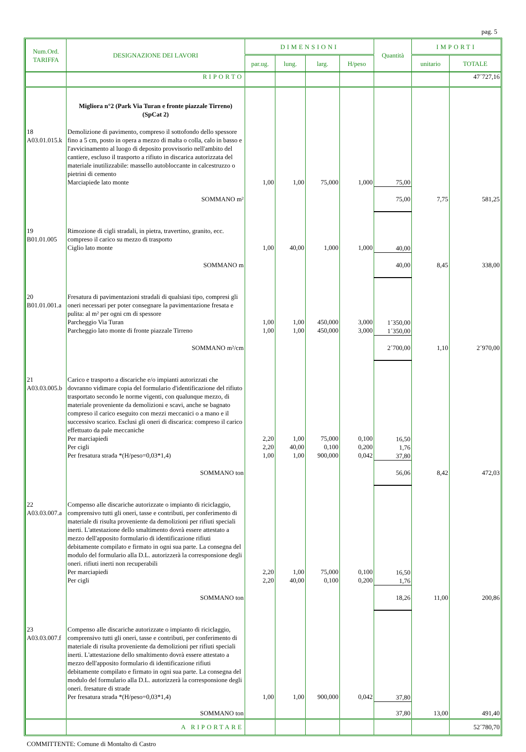pag. 5
| Num.Ord. TARIFFA | DESIGNAZIONE DEI LAVORI | DIMENSIONI | | | | Quantità | IMPORTI | |
| --- | --- | --- | --- | --- | --- | --- | --- | --- |
| | | par.ug. | lung. | larg. | H/peso | | unitario | TOTALE |
| | RIPORTO | | | | | | | 47´727,16 |
| | Migliora n°2 (Park Via Turan e fronte piazzale Tirreno) (SpCat 2) | | | | | | | |
| 18 A03.01.015.k | Demolizione di pavimento, compreso il sottofondo dello spessore fino a 5 cm, posto in opera a mezzo di malta o colla, calo in basso e l'avvicinamento al luogo di deposito provvisorio nell'ambito del cantiere, escluso il trasporto a rifiuto in discarica autorizzata del materiale inutilizzabile: massello autobloccante in calcestruzzo o pietrini di cemento Marciapiede lato monte | 1,00 | 1,00 | 75,000 | 1,000 | 75,00 | | |
| | SOMMANO m² | | | | | 75,00 | 7,75 | 581,25 |
| 19 B01.01.005 | Rimozione di cigli stradali, in pietra, travertino, granito, ecc. compreso il carico su mezzo di trasporto Ciglio lato monte | 1,00 | 40,00 | 1,000 | 1,000 | 40,00 | | |
| | SOMMANO m | | | | | 40,00 | 8,45 | 338,00 |
| 20 B01.01.001.a | Fresatura di pavimentazioni stradali di qualsiasi tipo, compresi gli oneri necessari per poter consegnare la pavimentazione fresata e pulita: al m² per ogni cm di spessore Parcheggio Via Turan Parcheggio lato monte di fronte piazzale Tirreno | 1,00 1,00 | 1,00 1,00 | 450,000 450,000 | 3,000 3,000 | 1´350,00 1´350,00 | | |
| | SOMMANO m²/cm | | | | | 2´700,00 | 1,10 | 2´970,00 |
| 21 A03.03.005.b | Carico e trasporto a discariche e/o impianti autorizzati che dovranno vidimare copia del formulario d'identificazione del rifiuto trasportato secondo le norme vigenti, con qualunque mezzo, di materiale proveniente da demolizioni e scavi, anche se bagnato compreso il carico eseguito con mezzi meccanici o a mano e il successivo scarico. Esclusi gli oneri di discarica: compreso il carico effettuato da pale meccaniche Per marciapiedi Per cigli Per fresatura strada *(H/peso=0,03*1,4) | 2,20 2,20 1,00 | 1,00 40,00 1,00 | 75,000 0,100 900,000 | 0,100 0,200 0,042 | 16,50 1,76 37,80 | | |
| | SOMMANO ton | | | | | 56,06 | 8,42 | 472,03 |
| 22 A03.03.007.a | Compenso alle discariche autorizzate o impianto di riciclaggio, comprensivo tutti gli oneri, tasse e contributi, per conferimento di materiale di risulta proveniente da demolizioni per rifiuti speciali inerti. L'attestazione dello smaltimento dovrà essere attestato a mezzo dell'apposito formulario di identificazione rifiuti debitamente compilato e firmato in ogni sua parte. La consegna del modulo del formulario alla D.L. autorizzerà la corresponsione degli oneri. rifiuti inerti non recuperabili Per marciapiedi Per cigli | 2,20 2,20 | 1,00 40,00 | 75,000 0,100 | 0,100 0,200 | 16,50 1,76 | | |
| | SOMMANO ton | | | | | 18,26 | 11,00 | 200,86 |
| 23 A03.03.007.f | Compenso alle discariche autorizzate o impianto di riciclaggio, comprensivo tutti gli oneri, tasse e contributi, per conferimento di materiale di risulta proveniente da demolizioni per rifiuti speciali inerti. L'attestazione dello smaltimento dovrà essere attestato a mezzo dell'apposito formulario di identificazione rifiuti debitamente compilato e firmato in ogni sua parte. La consegna del modulo del formulario alla D.L. autorizzerà la corresponsione degli oneri. fresature di strade Per fresatura strada *(H/peso=0,03*1,4) | 1,00 | 1,00 | 900,000 | 0,042 | 37,80 | | |
| | SOMMANO ton | | | | | 37,80 | 13,00 | 491,40 |
| | A RIPORTARE | | | | | | | 52´780,70 |
COMMITTENTE: Comune di Montalto di Castro